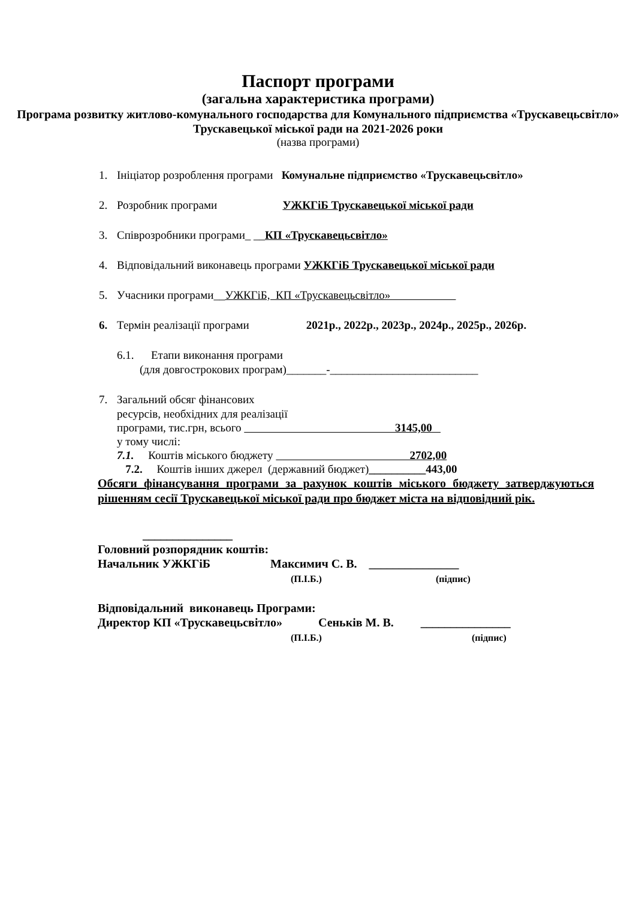Паспорт програми
(загальна характеристика програми)
Програма розвитку житлово-комунального господарства для Комунального підприємства «Трускавецьсвітло» Трускавецької міської ради на 2021-2026 роки
(назва програми)
1. Ініціатор розроблення програми Комунальне підприємство «Трускавецьсвітло»
2. Розробник програми УЖКГіБ Трускавецької міської ради
3. Співрозробники програми_ __КП «Трускавецьсвітло»
4. Відповідальний виконавець програми УЖКГіБ Трускавецької міської ради
5. Учасники програми__УЖКГіБ, КП «Трускавецьсвітло»
6. Термін реалізації програми 2021р., 2022р., 2023р., 2024р., 2025р., 2026р.
6.1. Етапи виконання програми
(для довгострокових програм)_______-__________________________
7. Загальний обсяг фінансових
ресурсів, необхідних для реалізації
програми, тис.грн, всього 3145,00
у тому числі:
7.1. Коштів міського бюджету 2702,00
7.2. Коштів інших джерел (державний бюджет)__________443,00
Обсяги фінансування програми за рахунок коштів міського бюджету затверджуються рішенням сесії Трускавецької міської ради про бюджет міста на відповідний рік.
_______________
Головний розпорядник коштів:
Начальник УЖКГіБ Максимич С. В. _______________
(П.І.Б.) (підпис)
Відповідальний виконавець Програми:
Директор КП «Трускавецьсвітло» Сеньків М. В. _______________
(П.І.Б.) (підпис)